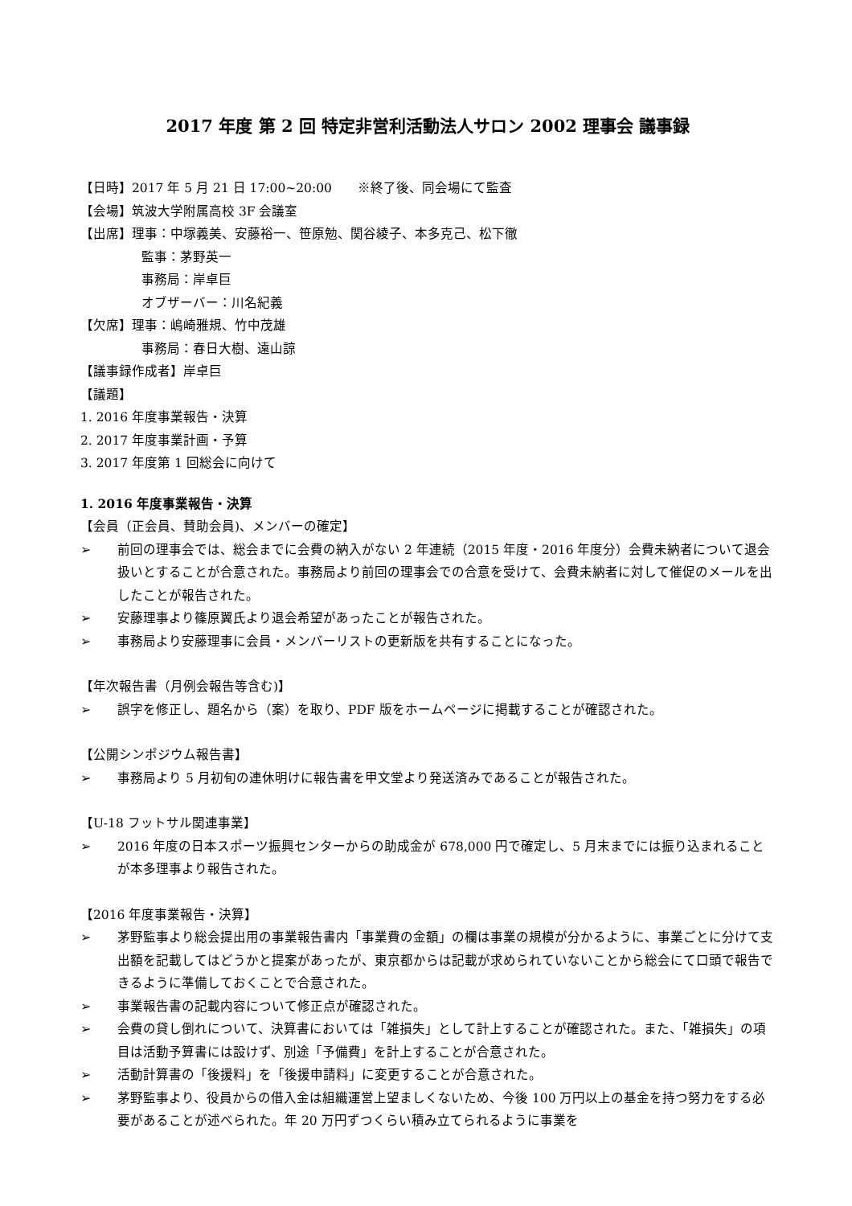2017 年度 第 2 回 特定非営利活動法人サロン 2002 理事会 議事録
【日時】2017 年 5 月 21 日 17:00~20:00　　※終了後、同会場にて監査
【会場】筑波大学附属高校 3F 会議室
【出席】理事：中塚義美、安藤裕一、笹原勉、関谷綾子、本多克己、松下徹
監事：茅野英一
事務局：岸卓巨
オブザーバー：川名紀義
【欠席】理事：嶋崎雅規、竹中茂雄
事務局：春日大樹、遠山諒
【議事録作成者】岸卓巨
【議題】
1. 2016 年度事業報告・決算
2. 2017 年度事業計画・予算
3. 2017 年度第 1 回総会に向けて
1. 2016 年度事業報告・決算
【会員（正会員、賛助会員)、メンバーの確定】
➢ 前回の理事会では、総会までに会費の納入がない 2 年連続（2015 年度・2016 年度分）会費未納者について退会扱いとすることが合意された。事務局より前回の理事会での合意を受けて、会費未納者に対して催促のメールを出したことが報告された。
➢ 安藤理事より篠原翼氏より退会希望があったことが報告された。
➢ 事務局より安藤理事に会員・メンバーリストの更新版を共有することになった。
【年次報告書（月例会報告等含む)】
➢ 誤字を修正し、題名から（案）を取り、PDF 版をホームページに掲載することが確認された。
【公開シンポジウム報告書】
➢ 事務局より 5 月初旬の連休明けに報告書を甲文堂より発送済みであることが報告された。
【U-18 フットサル関連事業】
➢ 2016 年度の日本スポーツ振興センターからの助成金が 678,000 円で確定し、5 月末までには振り込まれることが本多理事より報告された。
【2016 年度事業報告・決算】
➢ 茅野監事より総会提出用の事業報告書内「事業費の金額」の欄は事業の規模が分かるように、事業ごとに分けて支出額を記載してはどうかと提案があったが、東京都からは記載が求められていないことから総会にて口頭で報告できるように準備しておくことで合意された。
➢ 事業報告書の記載内容について修正点が確認された。
➢ 会費の貸し倒れについて、決算書においては「雑損失」として計上することが確認された。また、「雑損失」の項目は活動予算書には設けず、別途「予備費」を計上することが合意された。
➢ 活動計算書の「後援料」を「後援申請料」に変更することが合意された。
➢ 茅野監事より、役員からの借入金は組織運営上望ましくないため、今後 100 万円以上の基金を持つ努力をする必要があることが述べられた。年 20 万円ずつくらい積み立てられるように事業を